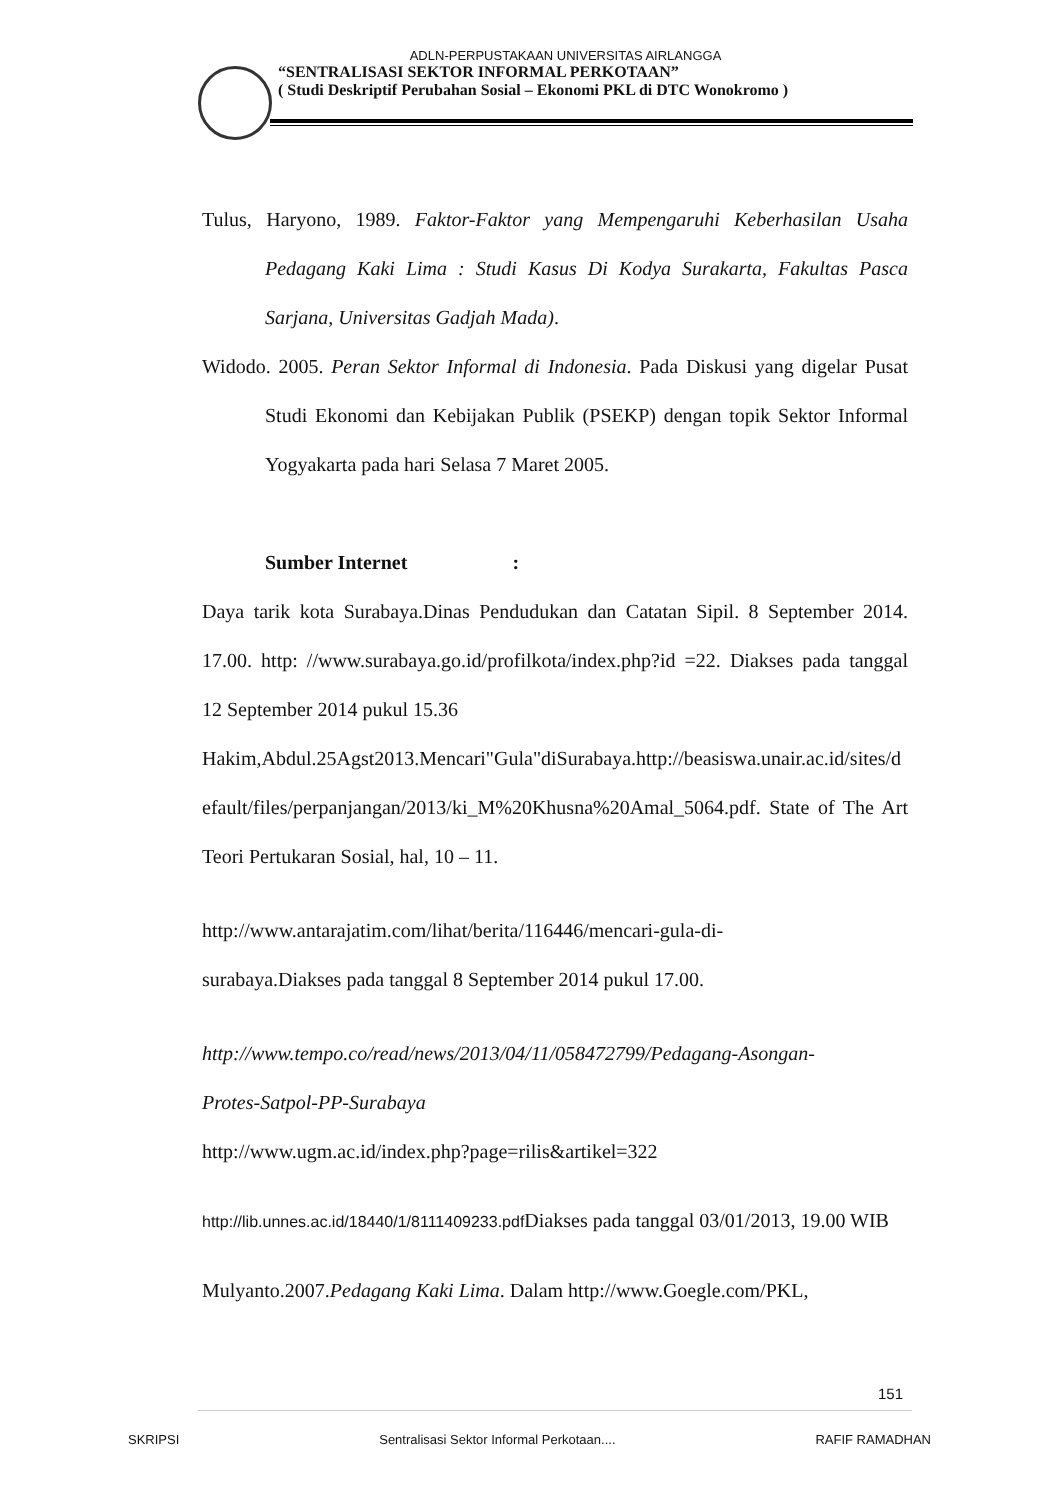ADLN-PERPUSTAKAAN UNIVERSITAS AIRLANGGA
“SENTRALISASI SEKTOR INFORMAL PERKOTAAN”
( Studi Deskriptif Perubahan Sosial – Ekonomi PKL di DTC Wonokromo )
Tulus, Haryono, 1989. Faktor-Faktor yang Mempengaruhi Keberhasilan Usaha Pedagang Kaki Lima : Studi Kasus Di Kodya Surakarta, Fakultas Pasca Sarjana, Universitas Gadjah Mada).
Widodo. 2005. Peran Sektor Informal di Indonesia. Pada Diskusi yang digelar Pusat Studi Ekonomi dan Kebijakan Publik (PSEKP) dengan topik Sektor Informal Yogyakarta pada hari Selasa 7 Maret 2005.
Sumber Internet :
Daya tarik kota Surabaya.Dinas Pendudukan dan Catatan Sipil. 8 September 2014. 17.00. http: //www.surabaya.go.id/profilkota/index.php?id =22. Diakses pada tanggal 12 September 2014 pukul 15.36
Hakim,Abdul.25Agst2013.Mencari"Gula"diSurabaya.http://beasiswa.unair.ac.id/sites/default/files/perpanjangan/2013/ki_M%20Khusna%20Amal_5064.pdf. State of The Art Teori Pertukaran Sosial, hal, 10 – 11.
http://www.antarajatim.com/lihat/berita/116446/mencari-gula-di-
surabaya.Diakses pada tanggal 8 September 2014 pukul 17.00.
http://www.tempo.co/read/news/2013/04/11/058472799/Pedagang-Asongan-
Protes-Satpol-PP-Surabaya
http://www.ugm.ac.id/index.php?page=rilis&artikel=322
http://lib.unnes.ac.id/18440/1/8111409233.pdf Diakses pada tanggal 03/01/2013, 19.00 WIB
Mulyanto.2007.Pedagang Kaki Lima. Dalam http://www.Goegle.com/PKL,
151
SKRIPSI Sentralisasi Sektor Informal Perkotaan.... RAFIF RAMADHAN